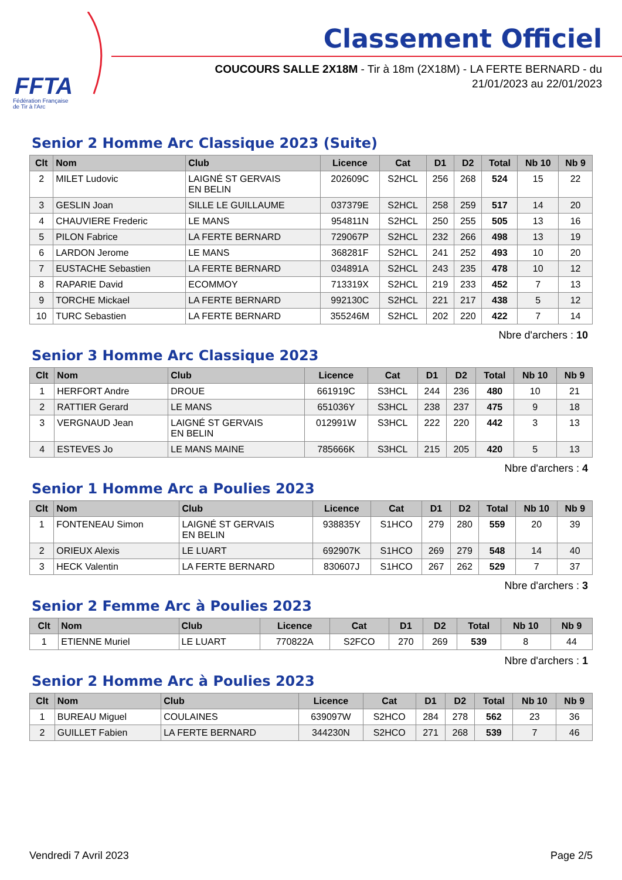FFTA
Fédération Française
de Tir à l'Arc
Classement Officiel
COUCOURS SALLE 2X18M - Tir à 18m (2X18M) - LA FERTE BERNARD - du
21/01/2023 au 22/01/2023
Senior 2 Homme Arc Classique 2023 (Suite)
| Clt | Nom | Club | Licence | Cat | D1 | D2 | Total | Nb 10 | Nb 9 |
| --- | --- | --- | --- | --- | --- | --- | --- | --- | --- |
| 2 | MILET Ludovic | LAIGNÉ ST GERVAIS EN BELIN | 202609C | S2HCL | 256 | 268 | 524 | 15 | 22 |
| 3 | GESLIN Joan | SILLE LE GUILLAUME | 037379E | S2HCL | 258 | 259 | 517 | 14 | 20 |
| 4 | CHAUVIERE Frederic | LE MANS | 954811N | S2HCL | 250 | 255 | 505 | 13 | 16 |
| 5 | PILON Fabrice | LA FERTE BERNARD | 729067P | S2HCL | 232 | 266 | 498 | 13 | 19 |
| 6 | LARDON Jerome | LE MANS | 368281F | S2HCL | 241 | 252 | 493 | 10 | 20 |
| 7 | EUSTACHE Sebastien | LA FERTE BERNARD | 034891A | S2HCL | 243 | 235 | 478 | 10 | 12 |
| 8 | RAPARIE David | ECOMMOY | 713319X | S2HCL | 219 | 233 | 452 | 7 | 13 |
| 9 | TORCHE Mickael | LA FERTE BERNARD | 992130C | S2HCL | 221 | 217 | 438 | 5 | 12 |
| 10 | TURC Sebastien | LA FERTE BERNARD | 355246M | S2HCL | 202 | 220 | 422 | 7 | 14 |
Nbre d'archers : 10
Senior 3 Homme Arc Classique 2023
| Clt | Nom | Club | Licence | Cat | D1 | D2 | Total | Nb 10 | Nb 9 |
| --- | --- | --- | --- | --- | --- | --- | --- | --- | --- |
| 1 | HERFORT Andre | DROUE | 661919C | S3HCL | 244 | 236 | 480 | 10 | 21 |
| 2 | RATTIER Gerard | LE MANS | 651036Y | S3HCL | 238 | 237 | 475 | 9 | 18 |
| 3 | VERGNAUD Jean | LAIGNÉ ST GERVAIS EN BELIN | 012991W | S3HCL | 222 | 220 | 442 | 3 | 13 |
| 4 | ESTEVES Jo | LE MANS MAINE | 785666K | S3HCL | 215 | 205 | 420 | 5 | 13 |
Nbre d'archers : 4
Senior 1 Homme Arc a Poulies 2023
| Clt | Nom | Club | Licence | Cat | D1 | D2 | Total | Nb 10 | Nb 9 |
| --- | --- | --- | --- | --- | --- | --- | --- | --- | --- |
| 1 | FONTENEAU Simon | LAIGNÉ ST GERVAIS EN BELIN | 938835Y | S1HCO | 279 | 280 | 559 | 20 | 39 |
| 2 | ORIEUX Alexis | LE LUART | 692907K | S1HCO | 269 | 279 | 548 | 14 | 40 |
| 3 | HECK Valentin | LA FERTE BERNARD | 830607J | S1HCO | 267 | 262 | 529 | 7 | 37 |
Nbre d'archers : 3
Senior 2 Femme Arc à Poulies 2023
| Clt | Nom | Club | Licence | Cat | D1 | D2 | Total | Nb 10 | Nb 9 |
| --- | --- | --- | --- | --- | --- | --- | --- | --- | --- |
| 1 | ETIENNE Muriel | LE LUART | 770822A | S2FCO | 270 | 269 | 539 | 8 | 44 |
Nbre d'archers : 1
Senior 2 Homme Arc à Poulies 2023
| Clt | Nom | Club | Licence | Cat | D1 | D2 | Total | Nb 10 | Nb 9 |
| --- | --- | --- | --- | --- | --- | --- | --- | --- | --- |
| 1 | BUREAU Miguel | COULAINES | 639097W | S2HCO | 284 | 278 | 562 | 23 | 36 |
| 2 | GUILLET Fabien | LA FERTE BERNARD | 344230N | S2HCO | 271 | 268 | 539 | 7 | 46 |
Vendredi 7 Avril 2023 Page 2/5